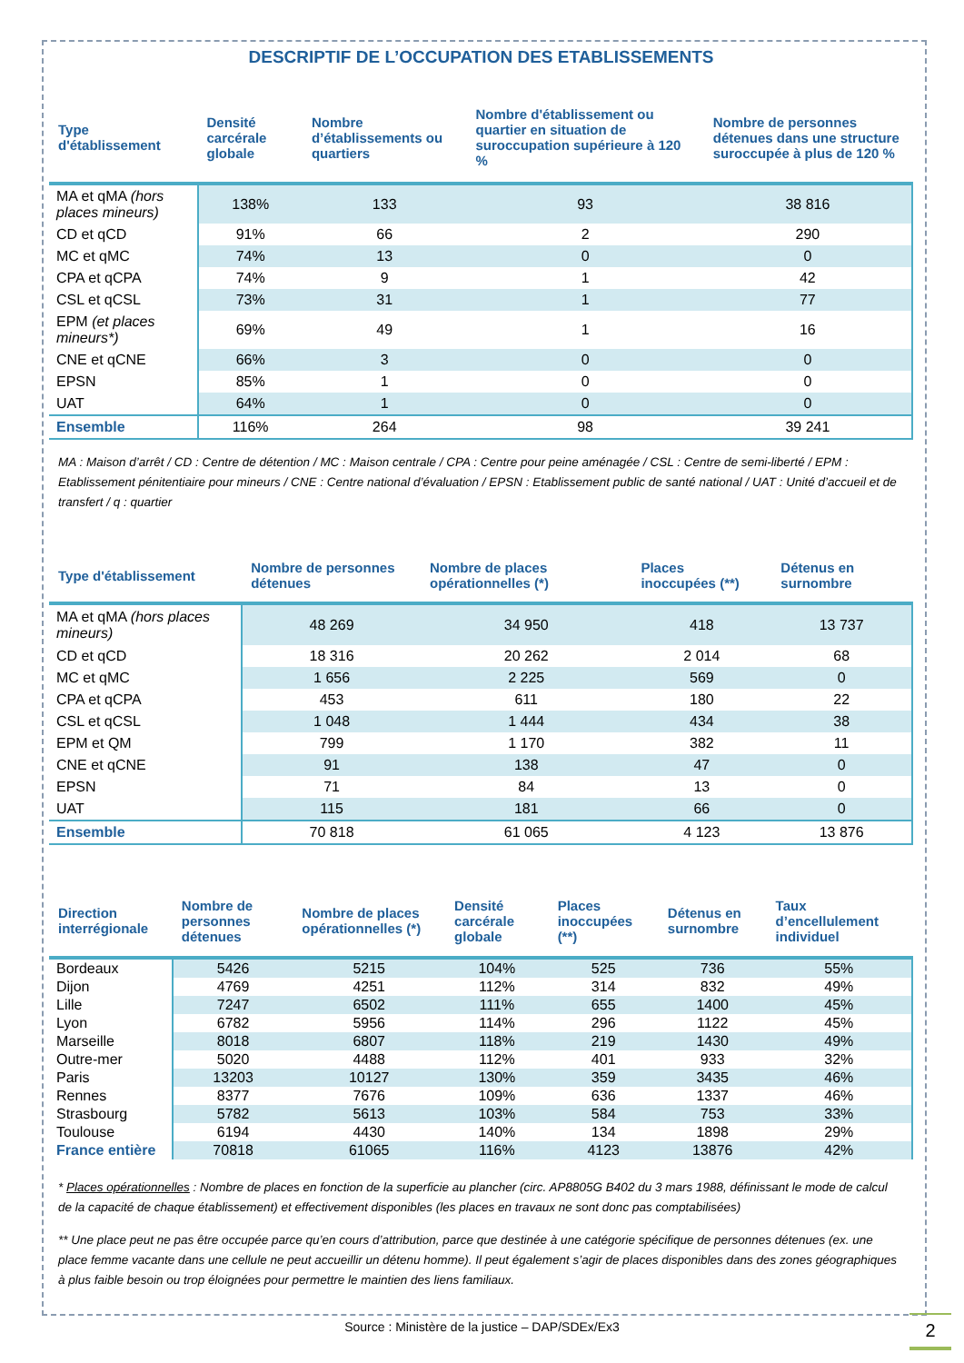DESCRIPTIF DE L’OCCUPATION DES ETABLISSEMENTS
| Type d'établissement | Densité carcérale globale | Nombre d’établissements ou quartiers | Nombre d'établissement ou quartier en situation de suroccupation supérieure à 120 % | Nombre de personnes détenues dans une structure suroccupée à plus de 120 % |
| --- | --- | --- | --- | --- |
| MA et qMA (hors places mineurs) | 138% | 133 | 93 | 38 816 |
| CD et qCD | 91% | 66 | 2 | 290 |
| MC et qMC | 74% | 13 | 0 | 0 |
| CPA et qCPA | 74% | 9 | 1 | 42 |
| CSL et qCSL | 73% | 31 | 1 | 77 |
| EPM (et places mineurs*) | 69% | 49 | 1 | 16 |
| CNE et qCNE | 66% | 3 | 0 | 0 |
| EPSN | 85% | 1 | 0 | 0 |
| UAT | 64% | 1 | 0 | 0 |
| Ensemble | 116% | 264 | 98 | 39 241 |
MA : Maison d’arrêt / CD : Centre de détention / MC : Maison centrale / CPA : Centre pour peine aménagée / CSL : Centre de semi-liberté / EPM : Etablissement pénitentiaire pour mineurs / CNE : Centre national d’évaluation / EPSN : Etablissement public de santé national / UAT : Unité d’accueil et de transfert / q : quartier
| Type d'établissement | Nombre de personnes détenues | Nombre de places opérationnelles (*) | Places inoccupées (**) | Détenus en surnombre |
| --- | --- | --- | --- | --- |
| MA et qMA (hors places mineurs) | 48 269 | 34 950 | 418 | 13 737 |
| CD et qCD | 18 316 | 20 262 | 2 014 | 68 |
| MC et qMC | 1 656 | 2 225 | 569 | 0 |
| CPA et qCPA | 453 | 611 | 180 | 22 |
| CSL et qCSL | 1 048 | 1 444 | 434 | 38 |
| EPM et QM | 799 | 1 170 | 382 | 11 |
| CNE et qCNE | 91 | 138 | 47 | 0 |
| EPSN | 71 | 84 | 13 | 0 |
| UAT | 115 | 181 | 66 | 0 |
| Ensemble | 70 818 | 61 065 | 4 123 | 13 876 |
| Direction interrégionale | Nombre de personnes détenues | Nombre de places opérationnelles (*) | Densité carcérale globale | Places inoccupées (**) | Détenus en surnombre | Taux d’encellulement individuel |
| --- | --- | --- | --- | --- | --- | --- |
| Bordeaux | 5426 | 5215 | 104% | 525 | 736 | 55% |
| Dijon | 4769 | 4251 | 112% | 314 | 832 | 49% |
| Lille | 7247 | 6502 | 111% | 655 | 1400 | 45% |
| Lyon | 6782 | 5956 | 114% | 296 | 1122 | 45% |
| Marseille | 8018 | 6807 | 118% | 219 | 1430 | 49% |
| Outre-mer | 5020 | 4488 | 112% | 401 | 933 | 32% |
| Paris | 13203 | 10127 | 130% | 359 | 3435 | 46% |
| Rennes | 8377 | 7676 | 109% | 636 | 1337 | 46% |
| Strasbourg | 5782 | 5613 | 103% | 584 | 753 | 33% |
| Toulouse | 6194 | 4430 | 140% | 134 | 1898 | 29% |
| France entière | 70818 | 61065 | 116% | 4123 | 13876 | 42% |
* Places opérationnelles : Nombre de places en fonction de la superficie au plancher (circ. AP8805G B402 du 3 mars 1988, définissant le mode de calcul de la capacité de chaque établissement) et effectivement disponibles (les places en travaux ne sont donc pas comptabilisées)
** Une place peut ne pas être occupée parce qu’en cours d’attribution, parce que destinée à une catégorie spécifique de personnes détenues (ex. une place femme vacante dans une cellule ne peut accueillir un détenu homme). Il peut également s’agir de places disponibles dans des zones géographiques à plus faible besoin ou trop éloignées pour permettre le maintien des liens familiaux.
Source : Ministère de la justice – DAP/SDEx/Ex3
2